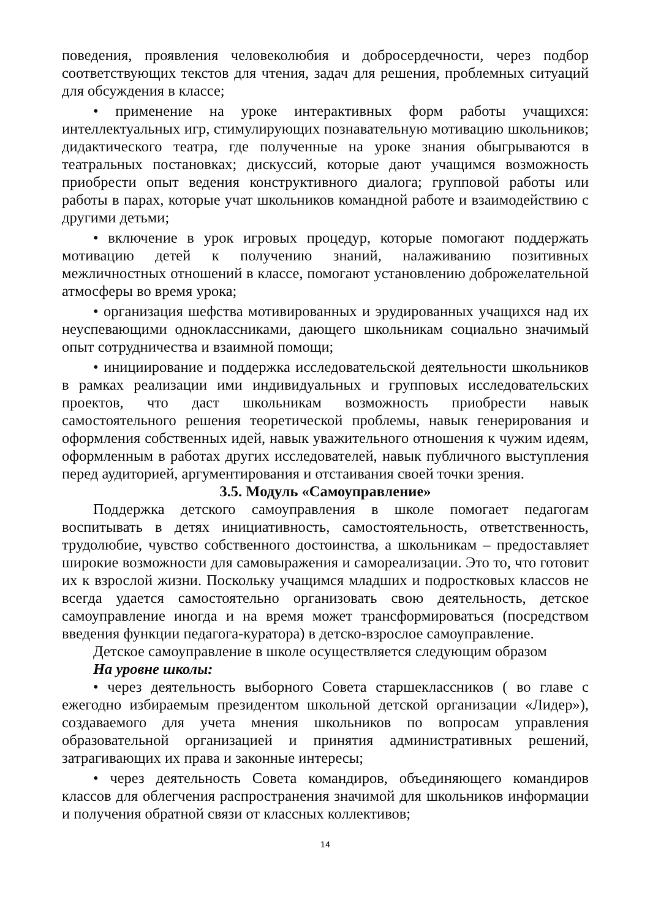поведения, проявления человеколюбия и добросердечности, через подбор соответствующих текстов для чтения, задач для решения, проблемных ситуаций для обсуждения в классе;
• применение на уроке интерактивных форм работы учащихся: интеллектуальных игр, стимулирующих познавательную мотивацию школьников; дидактического театра, где полученные на уроке знания обыгрываются в театральных постановках; дискуссий, которые дают учащимся возможность приобрести опыт ведения конструктивного диалога; групповой работы или работы в парах, которые учат школьников командной работе и взаимодействию с другими детьми;
• включение в урок игровых процедур, которые помогают поддержать мотивацию детей к получению знаний, налаживанию позитивных межличностных отношений в классе, помогают установлению доброжелательной атмосферы во время урока;
• организация шефства мотивированных и эрудированных учащихся над их неуспевающими одноклассниками, дающего школьникам социально значимый опыт сотрудничества и взаимной помощи;
• инициирование и поддержка исследовательской деятельности школьников в рамках реализации ими индивидуальных и групповых исследовательских проектов, что даст школьникам возможность приобрести навык самостоятельного решения теоретической проблемы, навык генерирования и оформления собственных идей, навык уважительного отношения к чужим идеям, оформленным в работах других исследователей, навык публичного выступления перед аудиторией, аргументирования и отстаивания своей точки зрения.
3.5. Модуль «Самоуправление»
Поддержка детского самоуправления в школе помогает педагогам воспитывать в детях инициативность, самостоятельность, ответственность, трудолюбие, чувство собственного достоинства, а школьникам – предоставляет широкие возможности для самовыражения и самореализации. Это то, что готовит их к взрослой жизни. Поскольку учащимся младших и подростковых классов не всегда удается самостоятельно организовать свою деятельность, детское самоуправление иногда и на время может трансформироваться (посредством введения функции педагога-куратора) в детско-взрослое самоуправление.
Детское самоуправление в школе осуществляется следующим образом
На уровне школы:
• через деятельность выборного Совета старшеклассников ( во главе с ежегодно избираемым президентом школьной детской организации «Лидер»), создаваемого для учета мнения школьников по вопросам управления образовательной организацией и принятия административных решений, затрагивающих их права и законные интересы;
• через деятельность Совета командиров, объединяющего командиров классов для облегчения распространения значимой для школьников информации и получения обратной связи от классных коллективов;
14